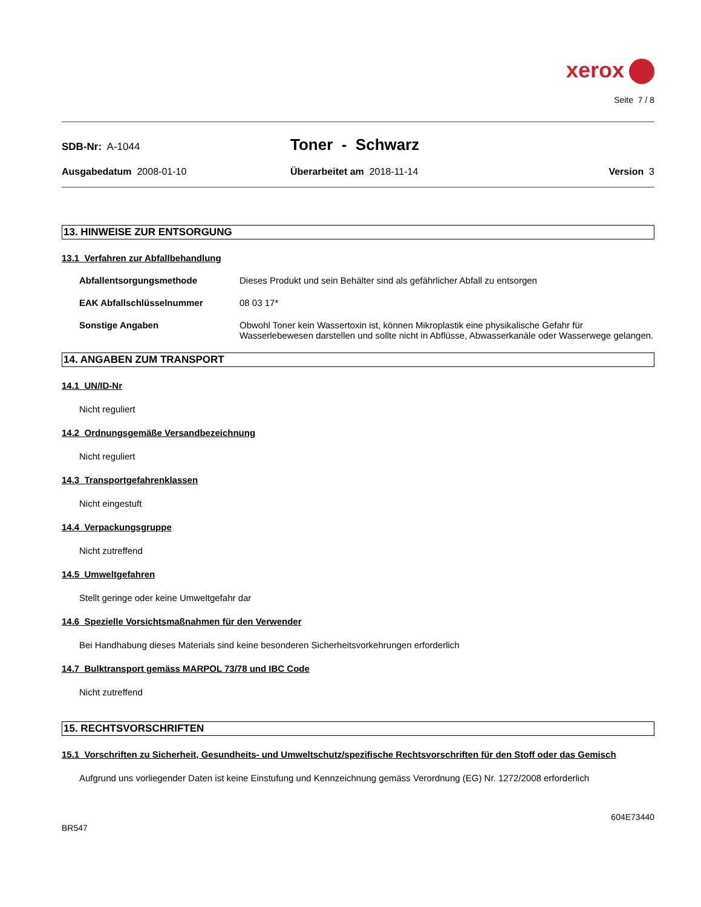xerox
Seite 7 / 8
SDB-Nr: A-1044
Toner - Schwarz
Ausgabedatum 2008-01-10 Überarbeitet am 2018-11-14 Version 3
13. HINWEISE ZUR ENTSORGUNG
13.1 Verfahren zur Abfallbehandlung
Abfallentsorgungsmethode Dieses Produkt und sein Behälter sind als gefährlicher Abfall zu entsorgen
EAK Abfallschlüsselnummer 08 03 17*
Sonstige Angaben Obwohl Toner kein Wassertoxin ist, können Mikroplastik eine physikalische Gefahr für Wasserlebewesen darstellen und sollte nicht in Abflüsse, Abwasserkanäle oder Wasserwege gelangen.
14. ANGABEN ZUM TRANSPORT
14.1 UN/ID-Nr
Nicht reguliert
14.2 Ordnungsgemäße Versandbezeichnung
Nicht reguliert
14.3 Transportgefahrenklassen
Nicht eingestuft
14.4 Verpackungsgruppe
Nicht zutreffend
14.5 Umweltgefahren
Stellt geringe oder keine Umweltgefahr dar
14.6 Spezielle Vorsichtsmaßnahmen für den Verwender
Bei Handhabung dieses Materials sind keine besonderen Sicherheitsvorkehrungen erforderlich
14.7 Bulktransport gemäss MARPOL 73/78 und IBC Code
Nicht zutreffend
15. RECHTSVORSCHRIFTEN
15.1 Vorschriften zu Sicherheit, Gesundheits- und Umweltschutz/spezifische Rechtsvorschriften für den Stoff oder das Gemisch
Aufgrund uns vorliegender Daten ist keine Einstufung und Kennzeichnung gemäss Verordnung (EG) Nr. 1272/2008 erforderlich
604E73440
BR547